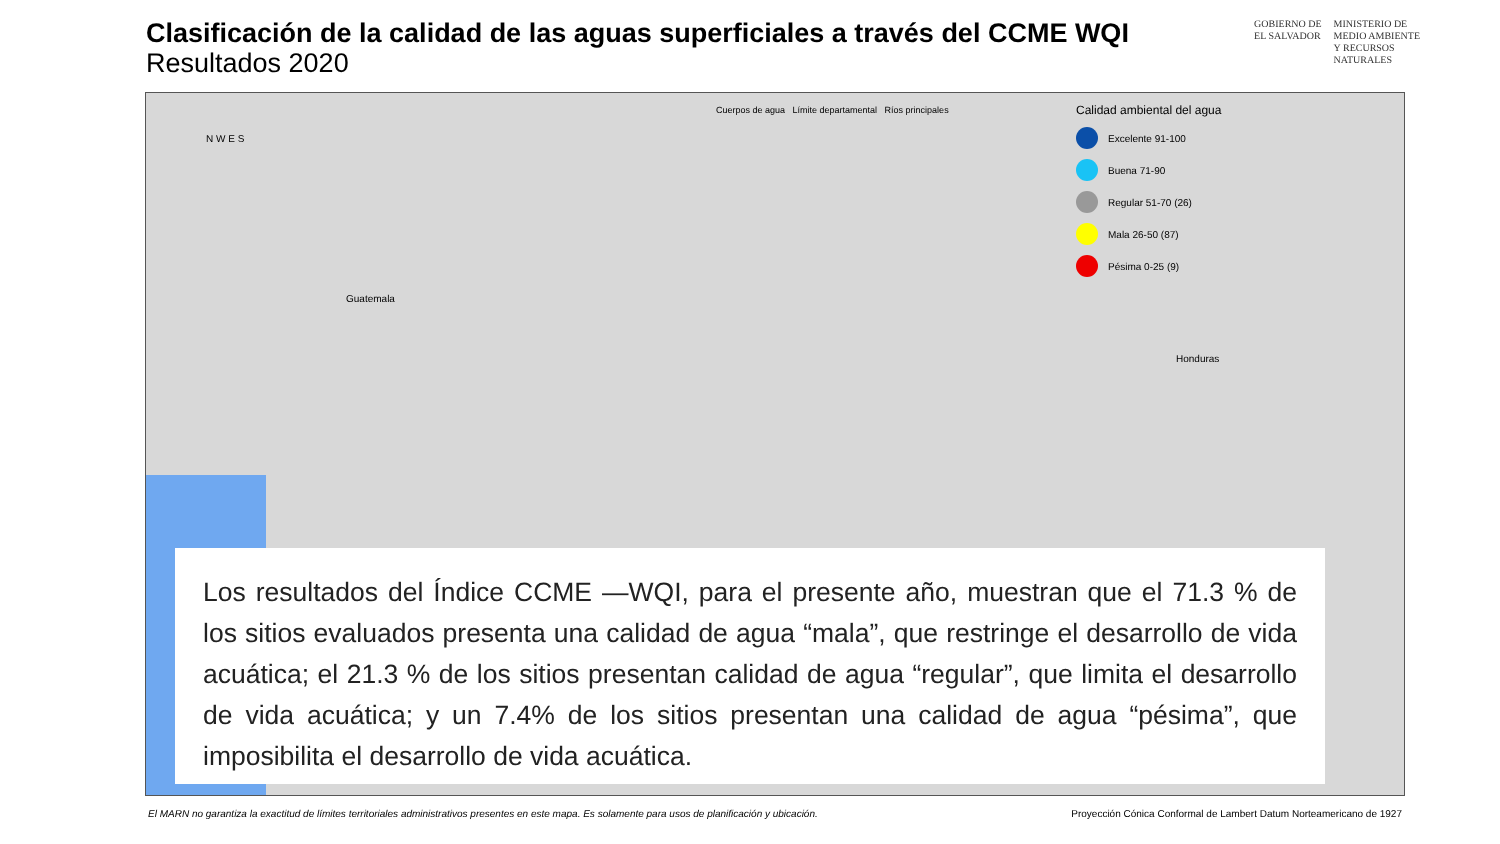Clasificación de la calidad de las aguas superficiales a través del CCME WQI
Resultados 2020
GOBIERNO DE
EL SALVADOR
MINISTERIO DE
MEDIO AMBIENTE
Y RECURSOS
NATURALES
Cuerpos de agua Límite departamental Ríos principales
N W E S
Guatemala
Honduras
Calidad ambiental del agua
Excelente 91-100
Buena 71-90
Regular 51-70 (26)
Mala 26-50 (87)
Pésima 0-25 (9)
Los resultados del Índice CCME —WQI, para el presente año, muestran que el 71.3 % de los sitios evaluados presenta una calidad de agua “mala”, que restringe el desarrollo de vida acuática; el 21.3 % de los sitios presentan calidad de agua “regular”, que limita el desarrollo de vida acuática; y un 7.4% de los sitios presentan una calidad de agua “pésima”, que imposibilita el desarrollo de vida acuática.
El MARN no garantiza la exactitud de límites territoriales administrativos presentes en este mapa. Es solamente para usos de planificación y ubicación. Proyección Cónica Conformal de Lambert Datum Norteamericano de 1927